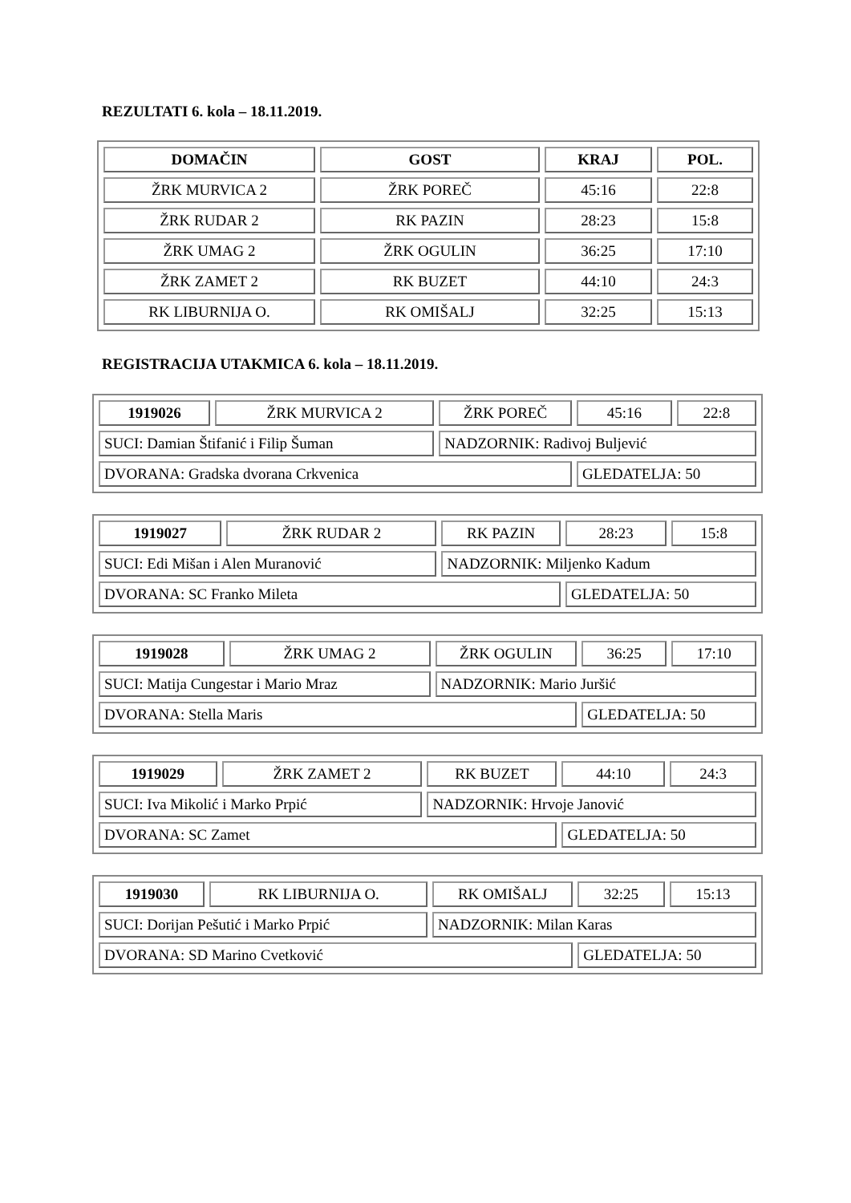REZULTATI 6. kola – 18.11.2019.
| DOMAČIN | GOST | KRAJ | POL. |
| --- | --- | --- | --- |
| ŽRK MURVICA 2 | ŽRK POREČ | 45:16 | 22:8 |
| ŽRK RUDAR 2 | RK PAZIN | 28:23 | 15:8 |
| ŽRK UMAG 2 | ŽRK OGULIN | 36:25 | 17:10 |
| ŽRK ZAMET 2 | RK BUZET | 44:10 | 24:3 |
| RK LIBURNIJA O. | RK OMIŠALJ | 32:25 | 15:13 |
REGISTRACIJA UTAKMICA 6. kola – 18.11.2019.
| 1919026 | ŽRK MURVICA 2 | ŽRK POREČ | 45:16 | 22:8 |
| SUCI: Damian Štifanić i Filip Šuman | | NADZORNIK: Radivoj Buljević | | |
| DVORANA: Gradska dvorana Crkvenica | | | GLEDATELJA: 50 | |
| 1919027 | ŽRK RUDAR 2 | RK PAZIN | 28:23 | 15:8 |
| SUCI: Edi Mišan i Alen Muranović | | NADZORNIK: Miljenko Kadum | | |
| DVORANA: SC Franko Mileta | | | GLEDATELJA: 50 | |
| 1919028 | ŽRK UMAG 2 | ŽRK OGULIN | 36:25 | 17:10 |
| SUCI: Matija Cungestar i Mario Mraz | | NADZORNIK: Mario Juršić | | |
| DVORANA: Stella Maris | | | GLEDATELJA: 50 | |
| 1919029 | ŽRK ZAMET 2 | RK BUZET | 44:10 | 24:3 |
| SUCI: Iva Mikolić i Marko Prpić | | NADZORNIK: Hrvoje Janović | | |
| DVORANA: SC Zamet | | | GLEDATELJA: 50 | |
| 1919030 | RK LIBURNIJA O. | RK OMIŠALJ | 32:25 | 15:13 |
| SUCI: Dorijan Pešutić i Marko Prpić | | NADZORNIK: Milan Karas | | |
| DVORANA: SD Marino Cvetković | | | GLEDATELJA: 50 | |